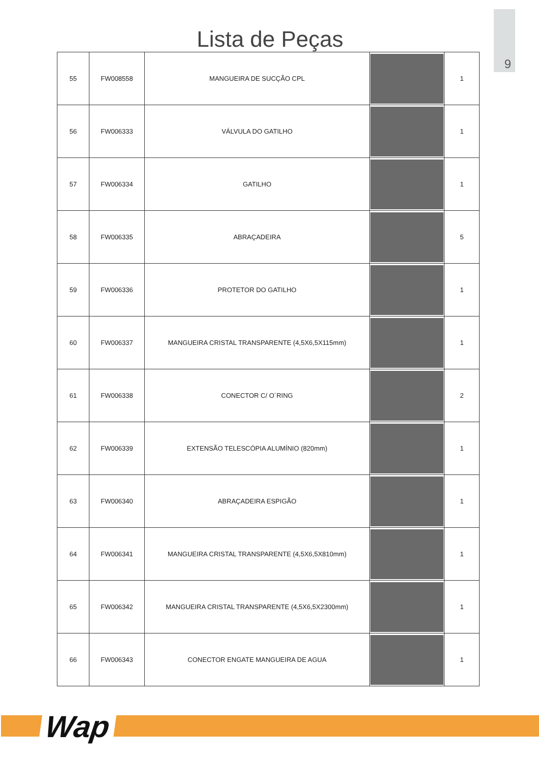9
Lista de Peças
| 55 | FW008558 | MANGUEIRA DE SUCÇÃO CPL | | 1 |
| 56 | FW006333 | VÁLVULA DO GATILHO | | 1 |
| 57 | FW006334 | GATILHO | | 1 |
| 58 | FW006335 | ABRAÇADEIRA | | 5 |
| 59 | FW006336 | PROTETOR DO GATILHO | | 1 |
| 60 | FW006337 | MANGUEIRA CRISTAL TRANSPARENTE (4,5X6,5X115mm) | | 1 |
| 61 | FW006338 | CONECTOR C/ O´RING | | 2 |
| 62 | FW006339 | EXTENSÃO TELESCÓPIA ALUMÍNIO (820mm) | | 1 |
| 63 | FW006340 | ABRAÇADEIRA ESPIGÃO | | 1 |
| 64 | FW006341 | MANGUEIRA CRISTAL TRANSPARENTE (4,5X6,5X810mm) | | 1 |
| 65 | FW006342 | MANGUEIRA CRISTAL TRANSPARENTE (4,5X6,5X2300mm) | | 1 |
| 66 | FW006343 | CONECTOR ENGATE MANGUEIRA DE AGUA | | 1 |
Wap